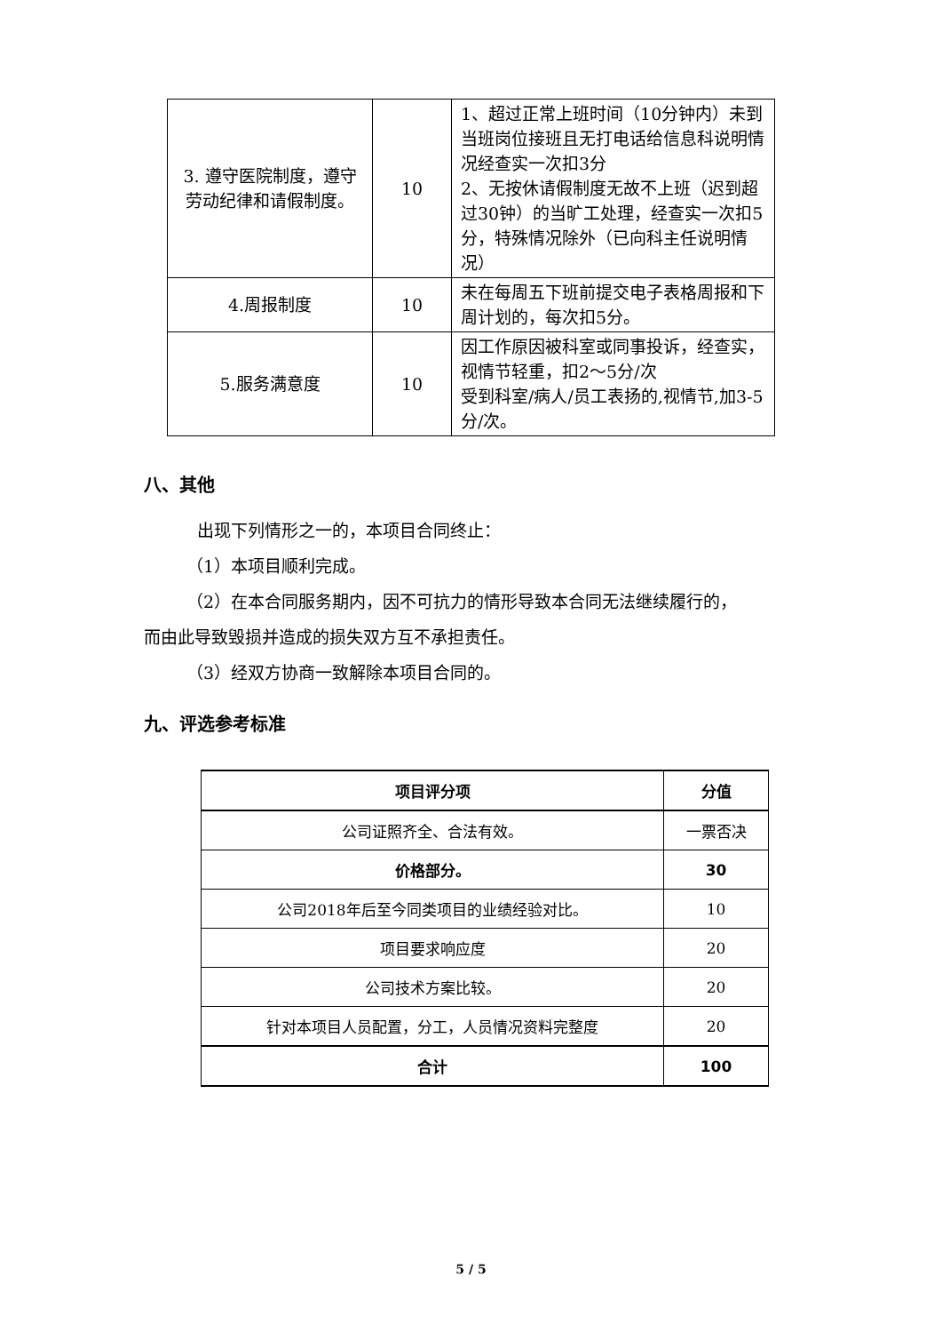| 3. 遵守医院制度，遵守劳动纪律和请假制度。 | 10 | 1、超过正常上班时间（10分钟内）未到当班岗位接班且无打电话给信息科说明情况经查实一次扣3分 2、无按休请假制度无故不上班（迟到超过30钟）的当旷工处理，经查实一次扣5分，特殊情况除外（已向科主任说明情况） |
| 4.周报制度 | 10 | 未在每周五下班前提交电子表格周报和下周计划的，每次扣5分。 |
| 5.服务满意度 | 10 | 因工作原因被科室或同事投诉，经查实，视情节轻重，扣2～5分/次 受到科室/病人/员工表扬的,视情节,加3-5分/次。 |
八、其他
出现下列情形之一的，本项目合同终止：
（1）本项目顺利完成。
（2）在本合同服务期内，因不可抗力的情形导致本合同无法继续履行的，
而由此导致毁损并造成的损失双方互不承担责任。
（3）经双方协商一致解除本项目合同的。
九、评选参考标准
| 项目评分项 | 分值 |
| --- | --- |
| 公司证照齐全、合法有效。 | 一票否决 |
| 价格部分。 | 30 |
| 公司2018年后至今同类项目的业绩经验对比。 | 10 |
| 项目要求响应度 | 20 |
| 公司技术方案比较。 | 20 |
| 针对本项目人员配置，分工，人员情况资料完整度 | 20 |
| 合计 | 100 |
5 / 5